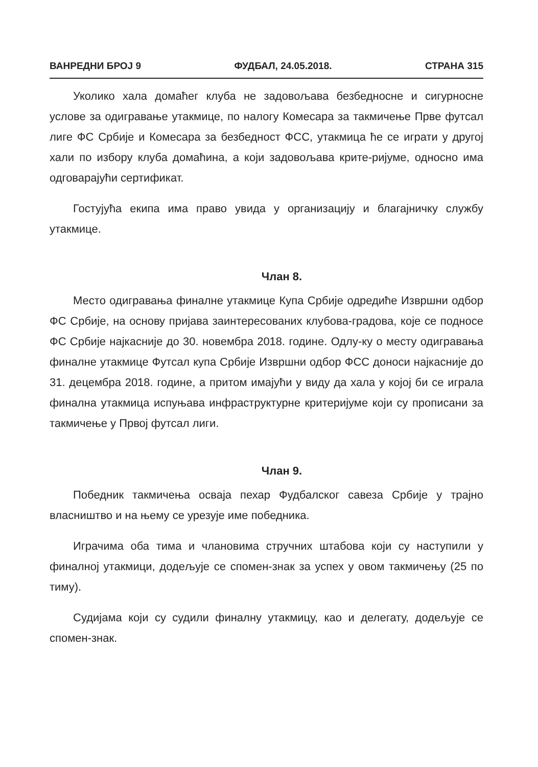ВАНРЕДНИ БРОЈ 9 ФУДБАЛ, 24.05.2018. СТРАНА 315
Уколико хала домаћег клуба не задовољава безбедносне и сигурносне услове за одигравање утакмице, по налогу Комесара за такмичење Прве футсал лиге ФС Србије и Комесара за безбедност ФСС, утакмица ће се играти у другој хали по избору клуба домаћина, а који задовољава крите-ријуме, односно има одговарајући сертификат.
Гостујућа екипа има право увида у организацију и благајничку службу утакмице.
Члан 8.
Место одигравања финалне утакмице Купа Србије одредиће Извршни одбор ФС Србије, на основу пријава заинтересованих клубова-градова, које се подносе ФС Србије најкасније до 30. новембра 2018. године. Одлу-ку о месту одигравања финалне утакмице Футсал купа Србије Извршни одбор ФСС доноси најкасније до 31. децембра 2018. године, а притом имајући у виду да хала у којој би се играла финална утакмица испуњава инфраструктурне критеријуме који су прописани за такмичење у Првој футсал лиги.
Члан 9.
Победник такмичења осваја пехар Фудбалског савеза Србије у трајно власништво и на њему се урезује име победника.
Играчима оба тима и члановима стручних штабова који су наступили у финалној утакмици, додељује се спомен-знак за успех у овом такмичењу (25 по тиму).
Судијама који су судили финалну утакмицу, као и делегату, додељује се спомен-знак.